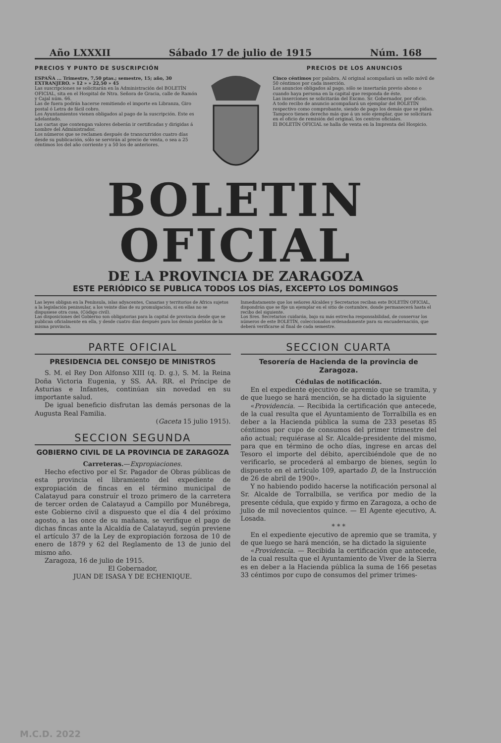Año LXXXII Sábado 17 de julio de 1915 Núm. 168
PRECIOS Y PUNTO DE SUSCRIPCIÓN
ESPAÑA ... Trimestre, 7,50 ptas.; semestre, 15; año, 30
EXTRANJERO. » 12 » » 22,50 » 45
Las suscripciones se solicitarán en la Administración del BOLETÍN OFICIAL, sita en el Hospital de Ntra. Señora de Gracia, calle de Ramón y Cajal núm. 66.
Las de fuera podrán hacerse remitiendo el importe en Libranza, Giro postal ó Letra de fácil cobro.
Los Ayuntamientos vienen obligados al pago de la suscripción. Este es adelantado.
Las cartas que contengan valores deberán ir certificadas y dirigidas á nombre del Administrador.
Los números que se reclamen después de transcurridos cuatro días desde su publicación, sólo se servirán al precio de venta, o sea a 25 céntimos los del año corriente y a 50 los de anteriores.
PRECIOS DE LOS ANUNCIOS
Cinco céntimos por palabra. Al original acompañará un sello móvil de 50 céntimos por cada inserción.
Los anuncios obligados al pago, sólo se insertarán previo abono o cuando haya persona en la capital que responda de éste.
Las inserciones se solicitarán del Excmo. Sr. Gobernador, por oficio.
A todo recibo de anuncio acompañará un ejemplar del BOLETÍN respectivo como comprobante, siendo de pago los demás que se pidan.
Tampoco tienen derecho más que á un solo ejemplar, que se solicitará en el oficio de remisión del original, los centros oficiales.
El BOLETÍN OFICIAL se halla de venta en la Imprenta del Hospicio.
BOLETIN OFICIAL
DE LA PROVINCIA DE ZARAGOZA
ESTE PERIÓDICO SE PUBLICA TODOS LOS DÍAS, EXCEPTO LOS DOMINGOS
Las leyes obligan en la Península, islas adyacentes, Canarias y territorios de Africa sujetos a la legislación peninsular, a los veinte días de su promulgación, si en ellas no se dispusiese otra cosa. (Código civil).
Las disposiciones del Gobierno son obligatorias para la capital de provincia desde que se publican oficialmente en ella, y desde cuatro días después para los demás pueblos de la misma provincia.
Inmediatamente que los señores Alcaldes y Secretarios reciban este BOLETÍN OFICIAL, dispondrán que se fije un ejemplar en el sitio de costumbre, donde permanecerá hasta el recibo del siguiente.
Los Sres. Secretarios cuidarán, bajo su más estrecha responsabilidad, de conservar los números de este BOLETÍN, coleccionados ordenadamente para su encuadernación, que deberá verificarse al final de cada semestre.
PARTE OFICIAL
PRESIDENCIA DEL CONSEJO DE MINISTROS
S. M. el Rey Don Alfonso XIII (q. D. g.), S. M. la Reina Doña Victoria Eugenia, y SS. AA. RR. el Príncipe de Asturias e Infantes, continúan sin novedad en su importante salud.
De igual beneficio disfrutan las demás personas de la Augusta Real Familia.
(Gaceta 15 julio 1915).
SECCION SEGUNDA
GOBIERNO CIVIL DE LA PROVINCIA DE ZARAGOZA
Carreteras.—Expropiaciones.
Hecho efectivo por el Sr. Pagador de Obras públicas de esta provincia el libramiento del expediente de expropiación de fincas en el término municipal de Calatayud para construír el trozo primero de la carretera de tercer orden de Calatayud a Campillo por Munébrega, este Gobierno civil a dispuesto que el día 4 del próximo agosto, a las once de su mañana, se verifique el pago de dichas fincas ante la Alcaldía de Calatayud, según previene el artículo 37 de la Ley de expropiación forzosa de 10 de enero de 1879 y 62 del Reglamento de 13 de junio del mismo año.
Zaragoza, 16 de julio de 1915.
El Gobernador,
JUAN DE ISASA Y DE ECHENIQUE.
SECCION CUARTA
Tesorería de Hacienda de la provincia de Zaragoza.
Cédulas de notificación.
En el expediente ejecutivo de apremio que se tramita, y de que luego se hará mención, se ha dictado la siguiente
«Providencia. — Recibida la certificación que antecede, de la cual resulta que el Ayuntamiento de Torralbilla es en deber a la Hacienda pública la suma de 233 pesetas 85 céntimos por cupo de consumos del primer trimestre del año actual; requiérase al Sr. Alcalde-presidente del mismo, para que en término de ocho días, ingrese en arcas del Tesoro el importe del débito, apercibiéndole que de no verificarlo, se procederá al embargo de bienes, según lo dispuesto en el artículo 109, apartado D, de la Instrucción de 26 de abril de 1900».
Y no habiendo podido hacerse la notificación personal al Sr. Alcalde de Torralbilla, se verifica por medio de la presente cédula, que expido y firmo en Zaragoza, a ocho de julio de mil novecientos quince. — El Agente ejecutivo, A. Losada.
* * *
En el expediente ejecutivo de apremio que se tramita, y de que luego se hará mención, se ha dictado la siguiente
«Providencia. — Recibida la certificación que antecede, de la cual resulta que el Ayuntamiento de Viver de la Sierra es en deber a la Hacienda pública la suma de 166 pesetas 33 céntimos por cupo de consumos del primer trimes-
M.C.D. 2022